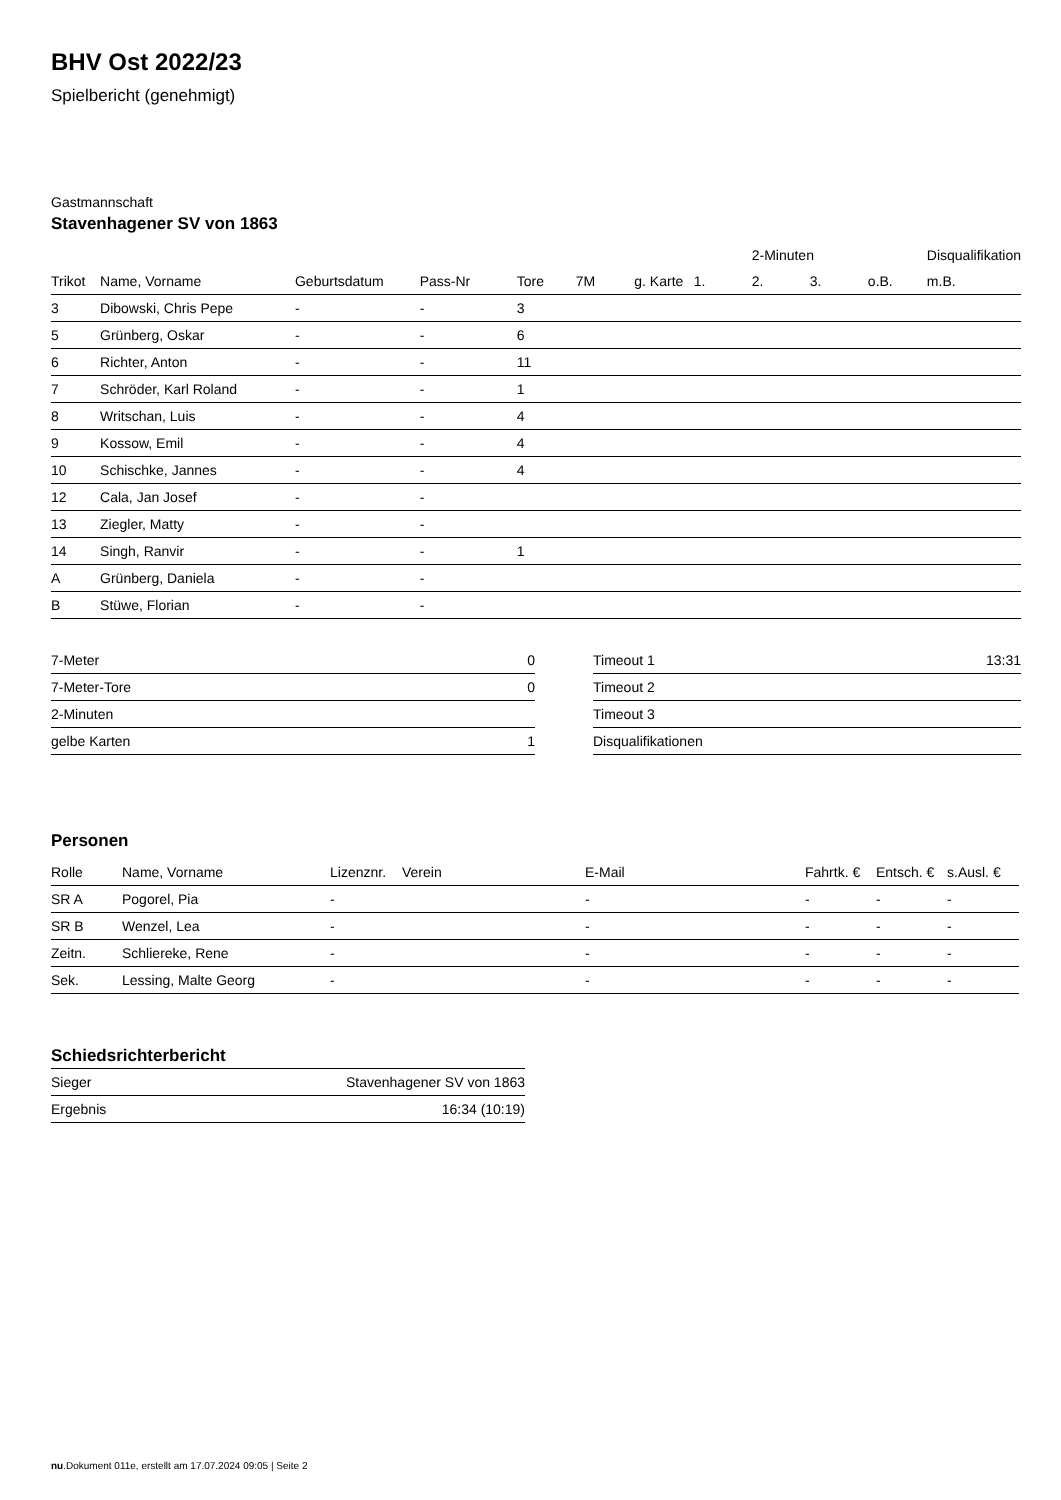BHV Ost 2022/23
Spielbericht (genehmigt)
Gastmannschaft
Stavenhagener SV von 1863
| | | | | | | | | 2-Minuten | | | Disqualifikation |
| --- | --- | --- | --- | --- | --- | --- | --- | --- | --- | --- | --- |
| Trikot | Name, Vorname | Geburtsdatum | Pass-Nr | Tore | 7M | g. Karte | 1. | 2. | 3. | o.B. | m.B. |
| 3 | Dibowski, Chris Pepe | - | - | 3 | | | | | | | |
| 5 | Grünberg, Oskar | - | - | 6 | | | | | | | |
| 6 | Richter, Anton | - | - | 11 | | | | | | | |
| 7 | Schröder, Karl Roland | - | - | 1 | | | | | | | |
| 8 | Writschan, Luis | - | - | 4 | | | | | | | |
| 9 | Kossow, Emil | - | - | 4 | | | | | | | |
| 10 | Schischke, Jannes | - | - | 4 | | | | | | | |
| 12 | Cala, Jan Josef | - | - | | | | | | | | |
| 13 | Ziegler, Matty | - | - | | | | | | | | |
| 14 | Singh, Ranvir | - | - | 1 | | | | | | | |
| A | Grünberg, Daniela | - | - | | | | | | | | |
| B | Stüwe, Florian | - | - | | | | | | | | |
| 7-Meter | 0 |
| 7-Meter-Tore | 0 |
| 2-Minuten | |
| gelbe Karten | 1 |
| Timeout 1 | 13:31 |
| Timeout 2 | |
| Timeout 3 | |
| Disqualifikationen | |
Personen
| Rolle | Name, Vorname | Lizenznr. | Verein | E-Mail | Fahrtk. € | Entsch. € | s.Ausl. € |
| --- | --- | --- | --- | --- | --- | --- | --- |
| SR A | Pogorel, Pia | - | | - | - | - | - |
| SR B | Wenzel, Lea | - | | - | - | - | - |
| Zeitn. | Schliereke, Rene | - | | - | - | - | - |
| Sek. | Lessing, Malte Georg | - | | - | - | - | - |
Schiedsrichterbericht
| Sieger | Stavenhagener SV von 1863 |
| Ergebnis | 16:34 (10:19) |
nu.Dokument 011e, erstellt am 17.07.2024 09:05 | Seite 2